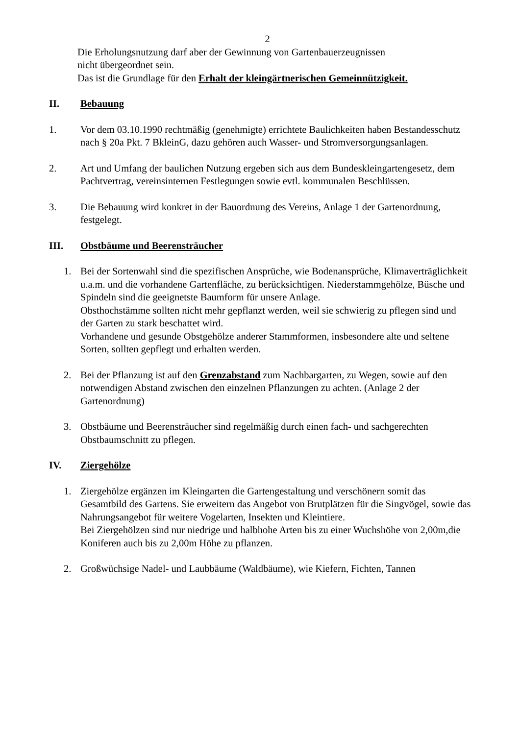2
Die Erholungsnutzung darf aber der Gewinnung von Gartenbauerzeugnissen
nicht übergeordnet sein.
Das ist die Grundlage für den Erhalt der kleingärtnerischen Gemeinnützigkeit.
II. Bebauung
1. Vor dem 03.10.1990 rechtmäßig (genehmigte) errichtete Baulichkeiten haben Bestandesschutz nach § 20a Pkt. 7 BkleinG, dazu gehören auch Wasser- und Stromversorgungsanlagen.
2. Art und Umfang der baulichen Nutzung ergeben sich aus dem Bundeskleingartengesetz, dem Pachtvertrag, vereinsinternen Festlegungen sowie evtl. kommunalen Beschlüssen.
3. Die Bebauung wird konkret in der Bauordnung des Vereins, Anlage 1 der Gartenordnung, festgelegt.
III. Obstbäume und Beerensträucher
1. Bei der Sortenwahl sind die spezifischen Ansprüche, wie Bodenansprüche, Klimaverträglichkeit u.a.m. und die vorhandene Gartenfläche, zu berücksichtigen. Niederstammgehölze, Büsche und Spindeln sind die geeignetste Baumform für unsere Anlage.
Obsthochstämme sollten nicht mehr gepflanzt werden, weil sie schwierig zu pflegen sind und der Garten zu stark beschattet wird.
Vorhandene und gesunde Obstgehölze anderer Stammformen, insbesondere alte und seltene Sorten, sollten gepflegt und erhalten werden.
2. Bei der Pflanzung ist auf den Grenzabstand zum Nachbargarten, zu Wegen, sowie auf den notwendigen Abstand zwischen den einzelnen Pflanzungen zu achten. (Anlage 2 der Gartenordnung)
3. Obstbäume und Beerensträucher sind regelmäßig durch einen fach- und sachgerechten Obstbaumschnitt zu pflegen.
IV. Ziergehölze
1. Ziergehölze ergänzen im Kleingarten die Gartengestaltung und verschönern somit das Gesamtbild des Gartens. Sie erweitern das Angebot von Brutplätzen für die Singvögel, sowie das Nahrungsangebot für weitere Vogelarten, Insekten und Kleintiere.
Bei Ziergehölzen sind nur niedrige und halbhohe Arten bis zu einer Wuchshöhe von 2,00m,die Koniferen auch bis zu 2,00m Höhe zu pflanzen.
2. Großwüchsige Nadel- und Laubbäume (Waldbäume), wie Kiefern, Fichten, Tannen